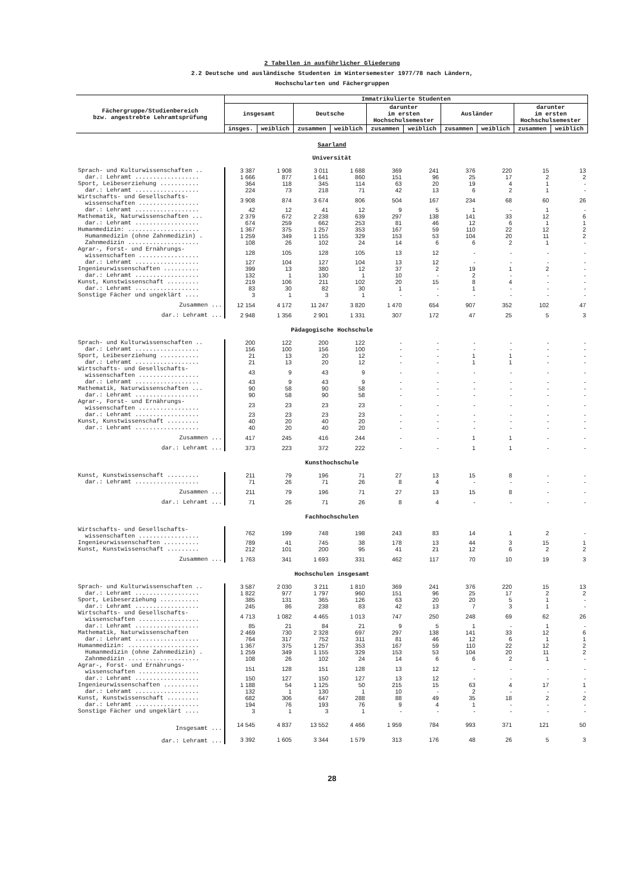2 Tabellen in ausführlicher Gliederung
2.2 Deutsche und ausländische Studenten im Wintersemester 1977/78 nach Ländern,
Hochschularten und Fächergruppen
| Fächergruppe/Studienbereich bzw. angestrebte Lehramtsprüfung | Immatrikulierte Studenten | | | | | | | | | |
| --- | --- | --- | --- | --- | --- | --- | --- | --- | --- | --- |
| | insgesamt | | Deutsche | | darunter im ersten Hochschulsemester | | Ausländer | | darunter im ersten Hochschulsemester | |
| | insges. | weiblich | zusammen | weiblich | zusammen | weiblich | zusammen | weiblich | zusammen | weiblich |
| Saarland Universität | | | | | | | | | | |
| Sprach- und Kulturwissenschaften .. | 3 387 | 1 908 | 3 011 | 1 688 | 369 | 241 | 376 | 220 | 15 | 13 |
| dar.: Lehramt .................. | 1 666 | 877 | 1 641 | 860 | 151 | 96 | 25 | 17 | 2 | 2 |
| Sport, Leibeserziehung ........... | 364 | 118 | 345 | 114 | 63 | 20 | 19 | 4 | 1 | - |
| dar.: Lehramt .................. | 224 | 73 | 218 | 71 | 42 | 13 | 6 | 2 | 1 | - |
| Wirtschafts- und Gesellschafts- wissenschaften ................. | 3 908 | 874 | 3 674 | 806 | 504 | 167 | 234 | 68 | 60 | 26 |
| dar.: Lehramt .................. | 42 | 12 | 41 | 12 | 9 | 5 | 1 | - | 1 | - |
| Mathematik, Naturwissenschaften ... | 2 379 | 672 | 2 238 | 639 | 297 | 138 | 141 | 33 | 12 | 6 |
| dar.: Lehramt .................. | 674 | 259 | 662 | 253 | 81 | 46 | 12 | 6 | 1 | 1 |
| Humanmedizin: .................... | 1 367 | 375 | 1 257 | 353 | 167 | 59 | 110 | 22 | 12 | 2 |
| Humanmedizin (ohne Zahnmedizin) . | 1 259 | 349 | 1 155 | 329 | 153 | 53 | 104 | 20 | 11 | 2 |
| Zahnmedizin .................... | 108 | 26 | 102 | 24 | 14 | 6 | 6 | 2 | 1 | - |
| Agrar-, Forst- und Ernährungs- wissenschaften ................. | 128 | 105 | 128 | 105 | 13 | 12 | - | - | - | - |
| dar.: Lehramt .................. | 127 | 104 | 127 | 104 | 13 | 12 | - | - | - | - |
| Ingenieurwissenschaften .......... | 399 | 13 | 380 | 12 | 37 | 2 | 19 | 1 | 2 | - |
| dar.: Lehramt .................. | 132 | 1 | 130 | 1 | 10 | - | 2 | - | - | - |
| Kunst, Kunstwissenschaft ......... | 219 | 106 | 211 | 102 | 20 | 15 | 8 | 4 | - | - |
| dar.: Lehramt .................. | 83 | 30 | 82 | 30 | 1 | - | 1 | - | - | - |
| Sonstige Fächer und ungeklärt .... | 3 | 1 | 3 | 1 | - | - | - | - | - | - |
| Zusammen ... | 12 154 | 4 172 | 11 247 | 3 820 | 1 470 | 654 | 907 | 352 | 102 | 47 |
| dar.: Lehramt ... | 2 948 | 1 356 | 2 901 | 1 331 | 307 | 172 | 47 | 25 | 5 | 3 |
| Pädagogische Hochschule | | | | | | | | | | |
| Sprach- und Kulturwissenschaften .. | 200 | 122 | 200 | 122 | - | - | - | - | - | - |
| dar.: Lehramt .................. | 156 | 100 | 156 | 100 | - | - | - | - | - | - |
| Sport, Leibeserziehung ........... | 21 | 13 | 20 | 12 | - | - | 1 | 1 | - | - |
| dar.: Lehramt .................. | 21 | 13 | 20 | 12 | - | - | 1 | 1 | - | - |
| Wirtschafts- und Gesellschafts- wissenschaften ................. | 43 | 9 | 43 | 9 | - | - | - | - | - | - |
| dar.: Lehramt .................. | 43 | 9 | 43 | 9 | - | - | - | - | - | - |
| Mathematik, Naturwissenschaften ... | 90 | 58 | 90 | 58 | - | - | - | - | - | - |
| dar.: Lehramt .................. | 90 | 58 | 90 | 58 | - | - | - | - | - | - |
| Agrar-, Forst- und Ernährungs- wissenschaften ................. | 23 | 23 | 23 | 23 | - | - | - | - | - | - |
| dar.: Lehramt .................. | 23 | 23 | 23 | 23 | - | - | - | - | - | - |
| Kunst, Kunstwissenschaft ......... | 40 | 20 | 40 | 20 | - | - | - | - | - | - |
| dar.: Lehramt .................. | 40 | 20 | 40 | 20 | - | - | - | - | - | - |
| Zusammen ... | 417 | 245 | 416 | 244 | - | - | 1 | 1 | - | - |
| dar.: Lehramt ... | 373 | 223 | 372 | 222 | - | - | 1 | 1 | - | - |
| Kunsthochschule | | | | | | | | | | |
| Kunst, Kunstwissenschaft ......... | 211 | 79 | 196 | 71 | 27 | 13 | 15 | 8 | - | - |
| dar.: Lehramt .................. | 71 | 26 | 71 | 26 | 8 | 4 | - | - | - | - |
| Zusammen ... | 211 | 79 | 196 | 71 | 27 | 13 | 15 | 8 | - | - |
| dar.: Lehramt ... | 71 | 26 | 71 | 26 | 8 | 4 | - | - | - | - |
| Fachhochschulen | | | | | | | | | | |
| Wirtschafts- und Gesellschafts- wissenschaften ................. | 762 | 199 | 748 | 198 | 243 | 83 | 14 | 1 | 2 | - |
| Ingenieurwissenschaften .......... | 789 | 41 | 745 | 38 | 178 | 13 | 44 | 3 | 15 | 1 |
| Kunst, Kunstwissenschaft ......... | 212 | 101 | 200 | 95 | 41 | 21 | 12 | 6 | 2 | 2 |
| Zusammen ... | 1 763 | 341 | 1 693 | 331 | 462 | 117 | 70 | 10 | 19 | 3 |
| Hochschulen insgesamt | | | | | | | | | | |
| Sprach- und Kulturwissenschaften .. | 3 587 | 2 030 | 3 211 | 1 810 | 369 | 241 | 376 | 220 | 15 | 13 |
| dar.: Lehramt .................. | 1 822 | 977 | 1 797 | 960 | 151 | 96 | 25 | 17 | 2 | 2 |
| Sport, Leibeserziehung ........... | 385 | 131 | 365 | 126 | 63 | 20 | 20 | 5 | 1 | - |
| dar.: Lehramt .................. | 245 | 86 | 238 | 83 | 42 | 13 | 7 | 3 | 1 | - |
| Wirtschafts- und Gesellschafts- wissenschaften ................. | 4 713 | 1 082 | 4 465 | 1 013 | 747 | 250 | 248 | 69 | 62 | 26 |
| dar.: Lehramt .................. | 85 | 21 | 84 | 21 | 9 | 5 | 1 | - | 1 | - |
| Mathematik, Naturwissenschaften | 2 469 | 730 | 2 328 | 697 | 297 | 138 | 141 | 33 | 12 | 6 |
| dar.: Lehramt .................. | 764 | 317 | 752 | 311 | 81 | 46 | 12 | 6 | 1 | 1 |
| Humanmedizin: .................... | 1 367 | 375 | 1 257 | 353 | 167 | 59 | 110 | 22 | 12 | 2 |
| Humanmedizin (ohne Zahnmedizin) . | 1 259 | 349 | 1 155 | 329 | 153 | 53 | 104 | 20 | 11 | 2 |
| Zahnmedizin .................... | 108 | 26 | 102 | 24 | 14 | 6 | 6 | 2 | 1 | - |
| Agrar-, Forst- und Ernährungs- wissenschaften ................. | 151 | 128 | 151 | 128 | 13 | 12 | - | - | - | - |
| dar.: Lehramt .................. | 150 | 127 | 150 | 127 | 13 | 12 | - | - | - | - |
| Ingenieurwissenschaften .......... | 1 188 | 54 | 1 125 | 50 | 215 | 15 | 63 | 4 | 17 | 1 |
| dar.: Lehramt .................. | 132 | 1 | 130 | 1 | 10 | - | 2 | - | - | - |
| Kunst, Kunstwissenschaft ......... | 682 | 306 | 647 | 288 | 88 | 49 | 35 | 18 | 2 | 2 |
| dar.: Lehramt .................. | 194 | 76 | 193 | 76 | 9 | 4 | 1 | - | - | - |
| Sonstige Fächer und ungeklärt .... | 3 | 1 | 3 | 1 | - | - | - | - | - | - |
| Insgesamt ... | 14 545 | 4 837 | 13 552 | 4 466 | 1 959 | 784 | 993 | 371 | 121 | 50 |
| dar.: Lehramt ... | 3 392 | 1 605 | 3 344 | 1 579 | 313 | 176 | 48 | 26 | 5 | 3 |
28